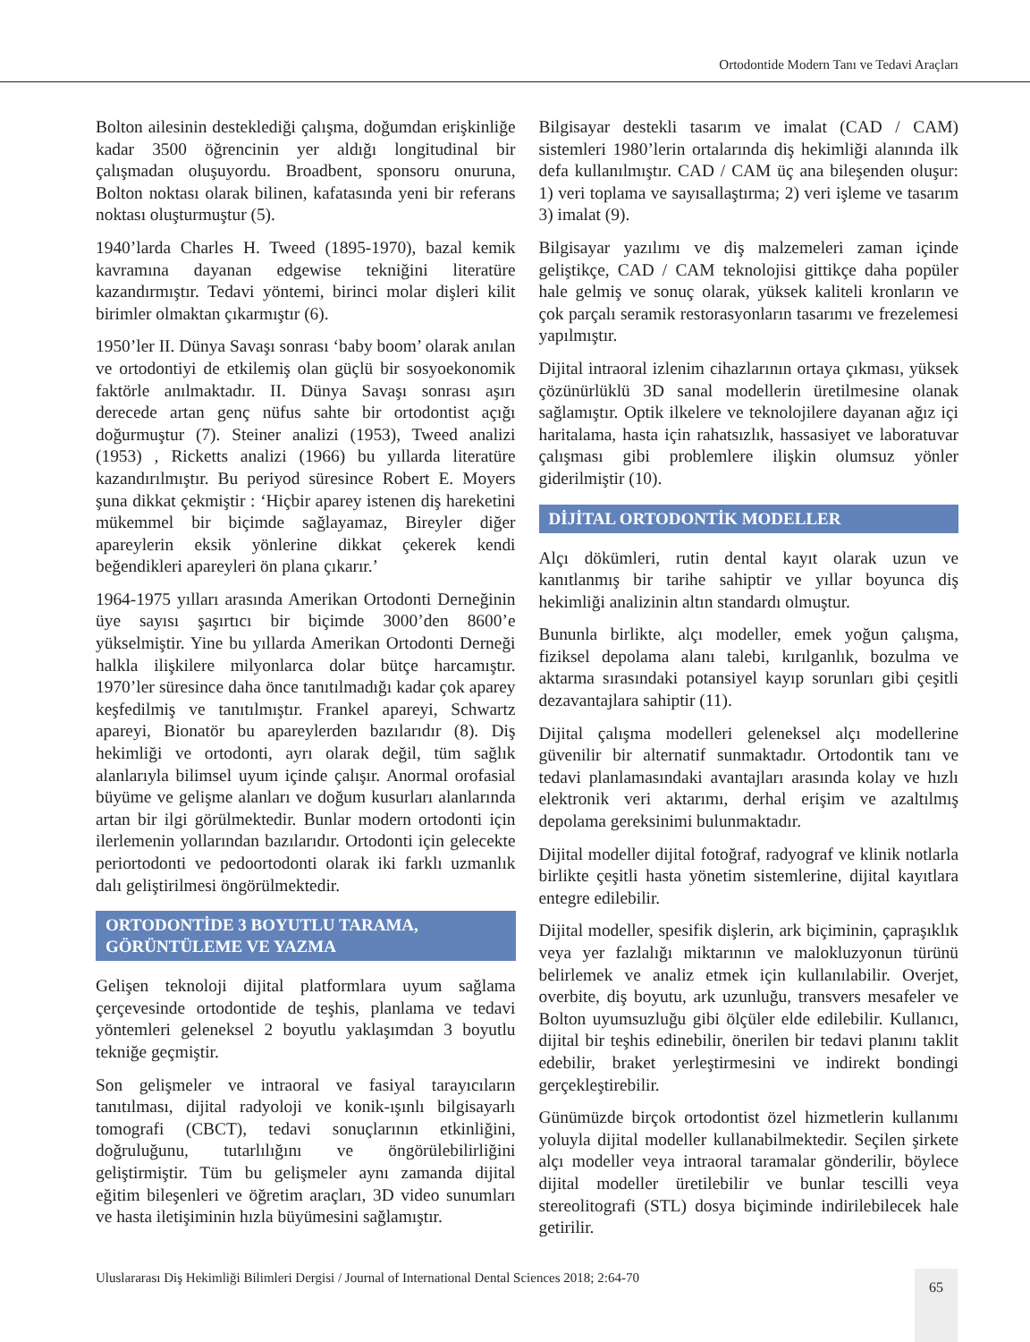Ortodontide Modern Tanı ve Tedavi Araçları
Bolton ailesinin desteklediği çalışma, doğumdan erişkinliğe kadar 3500 öğrencinin yer aldığı longitudinal bir çalışmadan oluşuyordu. Broadbent, sponsoru onuruna, Bolton noktası olarak bilinen, kafatasında yeni bir referans noktası oluşturmuştur (5).
1940’larda Charles H. Tweed (1895-1970), bazal kemik kavramına dayanan edgewise tekniğini literatüre kazandırmıştır. Tedavi yöntemi, birinci molar dişleri kilit birimler olmaktan çıkarmıştır (6).
1950’ler II. Dünya Savaşı sonrası ‘baby boom’ olarak anılan ve ortodontiyi de etkilemiş olan güçlü bir sosyoekonomik faktörle anılmaktadır. II. Dünya Savaşı sonrası aşırı derecede artan genç nüfus sahte bir ortodontist açığı doğurmuştur (7). Steiner analizi (1953), Tweed analizi (1953) , Ricketts analizi (1966) bu yıllarda literatüre kazandırılmıştır. Bu periyod süresince Robert E. Moyers şuna dikkat çekmiştir : ‘Hiçbir aparey istenen diş hareketini mükemmel bir biçimde sağlayamaz, Bireyler diğer apareylerin eksik yönlerine dikkat çekerek kendi beğendikleri apareyleri ön plana çıkarır.’
1964-1975 yılları arasında Amerikan Ortodonti Derneğinin üye sayısı şaşırtıcı bir biçimde 3000’den 8600’e yükselmiştir. Yine bu yıllarda Amerikan Ortodonti Derneği halkla ilişkilere milyonlarca dolar bütçe harcamıştır. 1970’ler süresince daha önce tanıtılmadığı kadar çok aparey keşfedilmiş ve tanıtılmıştır. Frankel apareyi, Schwartz apareyi, Bionatör bu apareylerden bazılarıdır (8). Diş hekimliği ve ortodonti, ayrı olarak değil, tüm sağlık alanlarıyla bilimsel uyum içinde çalışır. Anormal orofasial büyüme ve gelişme alanları ve doğum kusurları alanlarında artan bir ilgi görülmektedir. Bunlar modern ortodonti için ilerlemenin yollarından bazılarıdır. Ortodonti için gelecekte periortodonti ve pedoortodonti olarak iki farklı uzmanlık dalı geliştirilmesi öngörülmektedir.
ORTODONTİDE 3 BOYUTLU TARAMA, GÖRÜNTÜLEME VE YAZMA
Gelişen teknoloji dijital platformlara uyum sağlama çerçevesinde ortodontide de teşhis, planlama ve tedavi yöntemleri geleneksel 2 boyutlu yaklaşımdan 3 boyutlu tekniğe geçmiştir.
Son gelişmeler ve intraoral ve fasiyal tarayıcıların tanıtılması, dijital radyoloji ve konik-ışınlı bilgisayarlı tomografi (CBCT), tedavi sonuçlarının etkinliğini, doğruluğunu, tutarlılığını ve öngörülebilirliğini geliştirmiştir. Tüm bu gelişmeler aynı zamanda dijital eğitim bileşenleri ve öğretim araçları, 3D video sunumları ve hasta iletişiminin hızla büyümesini sağlamıştır.
Bilgisayar destekli tasarım ve imalat (CAD / CAM) sistemleri 1980’lerin ortalarında diş hekimliği alanında ilk defa kullanılmıştır. CAD / CAM üç ana bileşenden oluşur: 1) veri toplama ve sayısallaştırma; 2) veri işleme ve tasarım 3) imalat (9).
Bilgisayar yazılımı ve diş malzemeleri zaman içinde geliştikçe, CAD / CAM teknolojisi gittikçe daha popüler hale gelmiş ve sonuç olarak, yüksek kaliteli kronların ve çok parçalı seramik restorasyonların tasarımı ve frezelemesi yapılmıştır.
Dijital intraoral izlenim cihazlarının ortaya çıkması, yüksek çözünürlüklü 3D sanal modellerin üretilmesine olanak sağlamıştır. Optik ilkelere ve teknolojilere dayanan ağız içi haritalama, hasta için rahatsızlık, hassasiyet ve laboratuvar çalışması gibi problemlere ilişkin olumsuz yönler giderilmiştir (10).
DİJİTAL ORTODONTİK MODELLER
Alçı dökümleri, rutin dental kayıt olarak uzun ve kanıtlanmış bir tarihe sahiptir ve yıllar boyunca diş hekimliği analizinin altın standardı olmuştur.
Bununla birlikte, alçı modeller, emek yoğun çalışma, fiziksel depolama alanı talebi, kırılganlık, bozulma ve aktarma sırasındaki potansiyel kayıp sorunları gibi çeşitli dezavantajlara sahiptir (11).
Dijital çalışma modelleri geleneksel alçı modellerine güvenilir bir alternatif sunmaktadır. Ortodontik tanı ve tedavi planlamasındaki avantajları arasında kolay ve hızlı elektronik veri aktarımı, derhal erişim ve azaltılmış depolama gereksinimi bulunmaktadır.
Dijital modeller dijital fotoğraf, radyograf ve klinik notlarla birlikte çeşitli hasta yönetim sistemlerine, dijital kayıtlara entegre edilebilir.
Dijital modeller, spesifik dişlerin, ark biçiminin, çapraşıklık veya yer fazlalığı miktarının ve malokluzyonun türünü belirlemek ve analiz etmek için kullanılabilir. Overjet, overbite, diş boyutu, ark uzunluğu, transvers mesafeler ve Bolton uyumsuzluğu gibi ölçüler elde edilebilir. Kullanıcı, dijital bir teşhis edinebilir, önerilen bir tedavi planını taklit edebilir, braket yerleştirmesini ve indirekt bondingi gerçekleştirebilir.
Günümüzde birçok ortodontist özel hizmetlerin kullanımı yoluyla dijital modeller kullanabilmektedir. Seçilen şirkete alçı modeller veya intraoral taramalar gönderilir, böylece dijital modeller üretilebilir ve bunlar tescilli veya stereolitografi (STL) dosya biçiminde indirilebilecek hale getirilir.
Uluslararası Diş Hekimliği Bilimleri Dergisi / Journal of International Dental Sciences 2018; 2:64-70
65